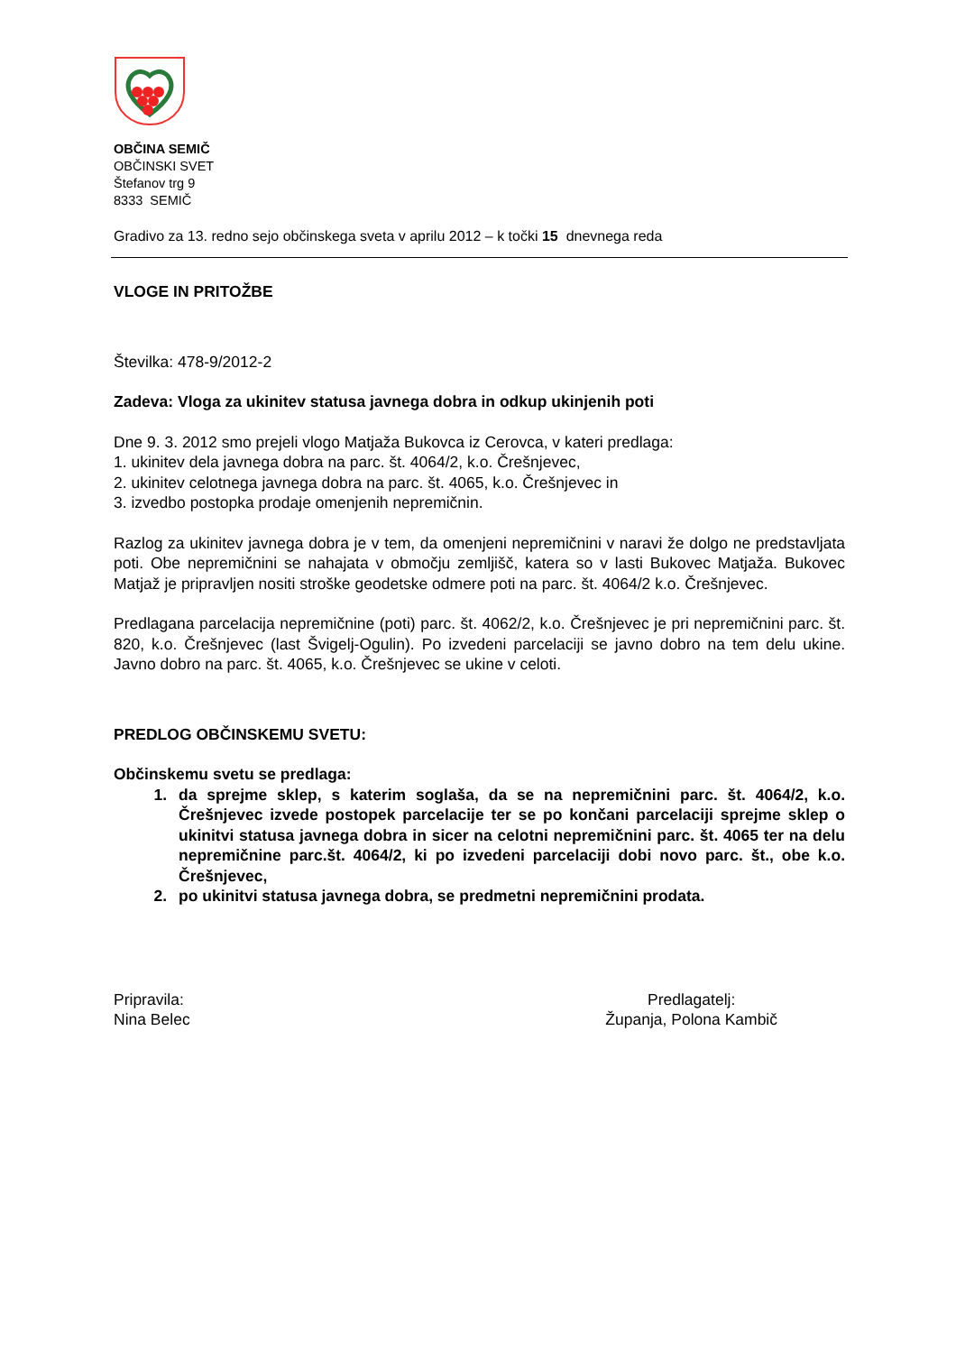OBČINA SEMIČ
OBČINSKI SVET
Štefanov trg 9
8333 SEMIČ
Gradivo za 13. redno sejo občinskega sveta v aprilu 2012 – k točki 15 dnevnega reda
VLOGE IN PRITOŽBE
Številka: 478-9/2012-2
Zadeva: Vloga za ukinitev statusa javnega dobra in odkup ukinjenih poti
Dne 9. 3. 2012 smo prejeli vlogo Matjaža Bukovca iz Cerovca, v kateri predlaga:
1. ukinitev dela javnega dobra na parc. št. 4064/2, k.o. Črešnjevec,
2. ukinitev celotnega javnega dobra na parc. št. 4065, k.o. Črešnjevec in
3. izvedbo postopka prodaje omenjenih nepremičnin.
Razlog za ukinitev javnega dobra je v tem, da omenjeni nepremičnini v naravi že dolgo ne predstavljata poti. Obe nepremičnini se nahajata v območju zemljišč, katera so v lasti Bukovec Matjaža. Bukovec Matjaž je pripravljen nositi stroške geodetske odmere poti na parc. št. 4064/2 k.o. Črešnjevec.
Predlagana parcelacija nepremičnine (poti) parc. št. 4062/2, k.o. Črešnjevec je pri nepremičnini parc. št. 820, k.o. Črešnjevec (last Švigelj-Ogulin). Po izvedeni parcelaciji se javno dobro na tem delu ukine. Javno dobro na parc. št. 4065, k.o. Črešnjevec se ukine v celoti.
PREDLOG OBČINSKEMU SVETU:
Občinskemu svetu se predlaga:
1. da sprejme sklep, s katerim soglaša, da se na nepremičnini parc. št. 4064/2, k.o. Črešnjevec izvede postopek parcelacije ter se po končani parcelaciji sprejme sklep o ukinitvi statusa javnega dobra in sicer na celotni nepremičnini parc. št. 4065 ter na delu nepremičnine parc.št. 4064/2, ki po izvedeni parcelaciji dobi novo parc. št., obe k.o. Črešnjevec,
2. po ukinitvi statusa javnega dobra, se predmetni nepremičnini prodata.
Pripravila:
Nina Belec
Predlagatelj:
Županja, Polona Kambič